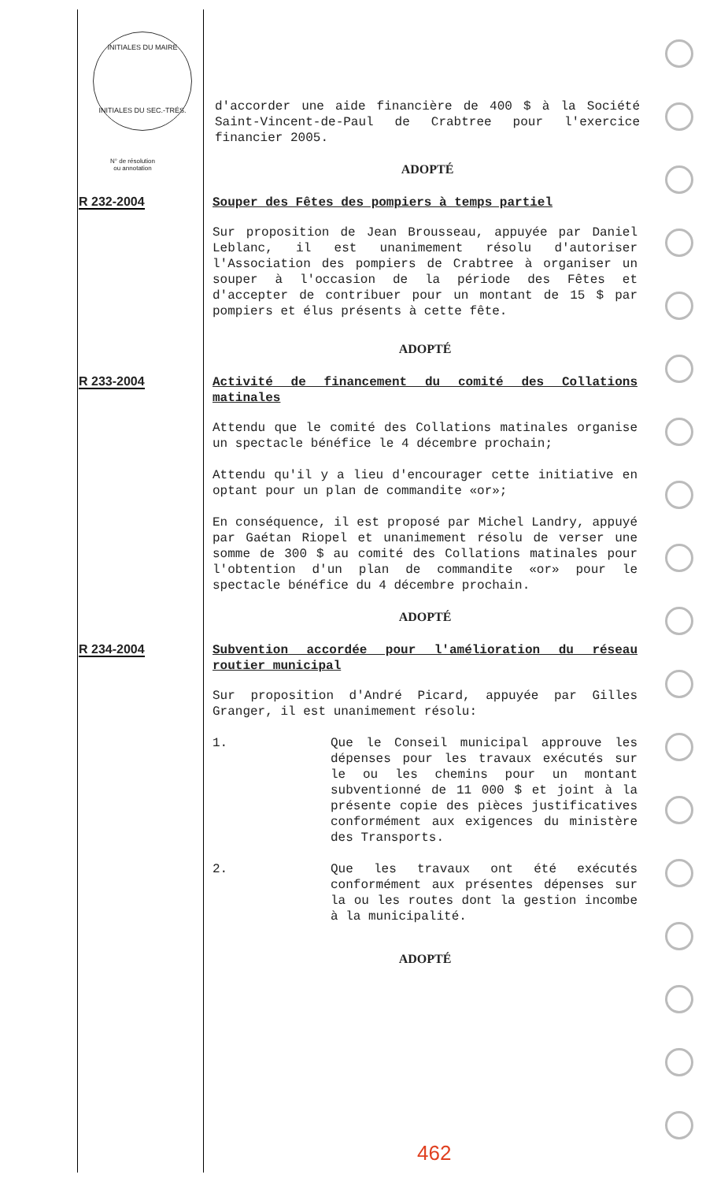INITIALES DU MAIRE
INITIALES DU SEC.-TRÉS.
N° de résolution
ou annotation
d'accorder une aide financière de 400 $ à la Société Saint-Vincent-de-Paul de Crabtree pour l'exercice financier 2005.
ADOPTÉ
R 232-2004
Souper des Fêtes des pompiers à temps partiel
Sur proposition de Jean Brousseau, appuyée par Daniel Leblanc, il est unanimement résolu d'autoriser l'Association des pompiers de Crabtree à organiser un souper à l'occasion de la période des Fêtes et d'accepter de contribuer pour un montant de 15 $ par pompiers et élus présents à cette fête.
ADOPTÉ
R 233-2004
Activité de financement du comité des Collations matinales
Attendu que le comité des Collations matinales organise un spectacle bénéfice le 4 décembre prochain;
Attendu qu'il y a lieu d'encourager cette initiative en optant pour un plan de commandite «or»;
En conséquence, il est proposé par Michel Landry, appuyé par Gaétan Riopel et unanimement résolu de verser une somme de 300 $ au comité des Collations matinales pour l'obtention d'un plan de commandite «or» pour le spectacle bénéfice du 4 décembre prochain.
ADOPTÉ
R 234-2004
Subvention accordée pour l'amélioration du réseau routier municipal
Sur proposition d'André Picard, appuyée par Gilles Granger, il est unanimement résolu:
1. Que le Conseil municipal approuve les dépenses pour les travaux exécutés sur le ou les chemins pour un montant subventionné de 11 000 $ et joint à la présente copie des pièces justificatives conformément aux exigences du ministère des Transports.
2. Que les travaux ont été exécutés conformément aux présentes dépenses sur la ou les routes dont la gestion incombe à la municipalité.
ADOPTÉ
462